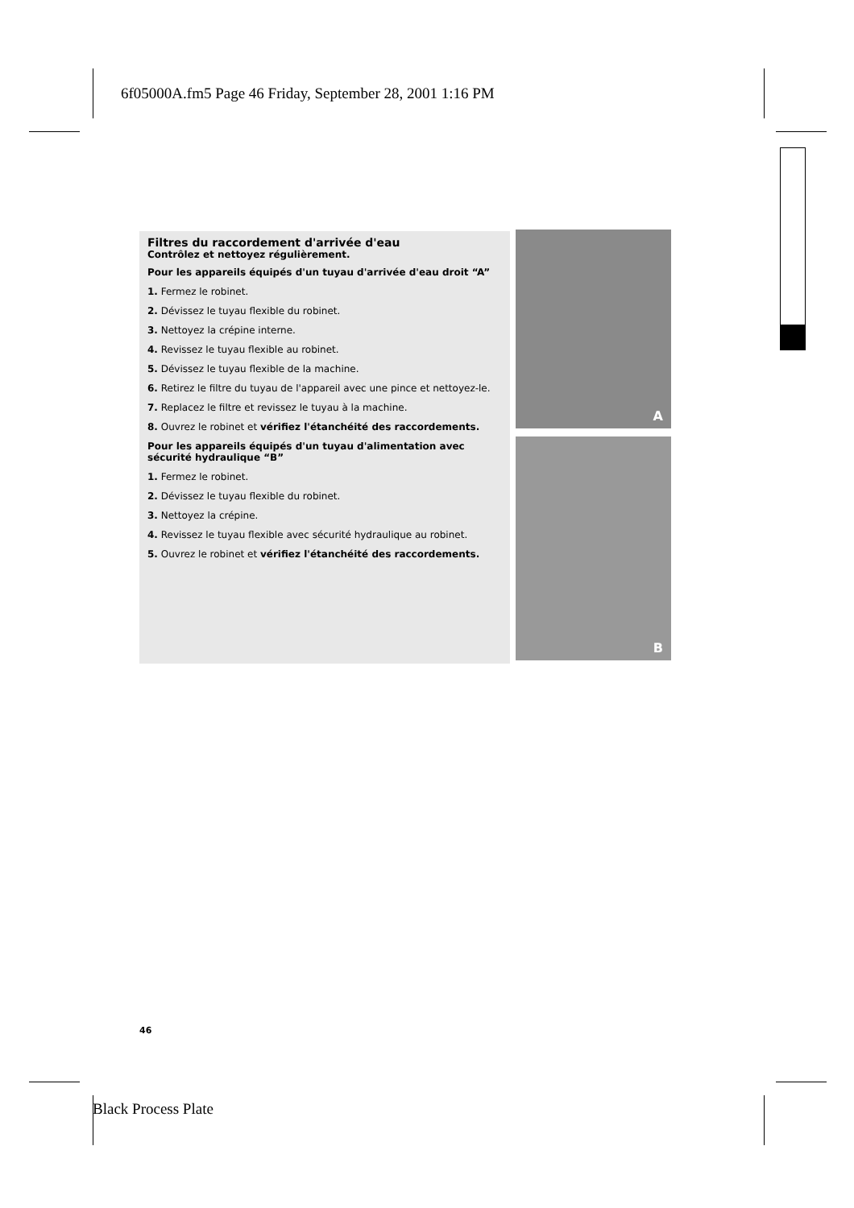6f05000A.fm5 Page 46 Friday, September 28, 2001 1:16 PM
Filtres du raccordement d'arrivée d'eau
Contrôlez et nettoyez régulièrement.
Pour les appareils équipés d'un tuyau d'arrivée d'eau droit “A”
1. Fermez le robinet.
2. Dévissez le tuyau flexible du robinet.
3. Nettoyez la crépine interne.
4. Revissez le tuyau flexible au robinet.
5. Dévissez le tuyau flexible de la machine.
6. Retirez le filtre du tuyau de l'appareil avec une pince et nettoyez-le.
7. Replacez le filtre et revissez le tuyau à la machine.
8. Ouvrez le robinet et vérifiez l'étanchéité des raccordements.
Pour les appareils équipés d'un tuyau d'alimentation avec sécurité hydraulique “B”
1. Fermez le robinet.
2. Dévissez le tuyau flexible du robinet.
3. Nettoyez la crépine.
4. Revissez le tuyau flexible avec sécurité hydraulique au robinet.
5. Ouvrez le robinet et vérifiez l'étanchéité des raccordements.
A
B
46
Black Process Plate